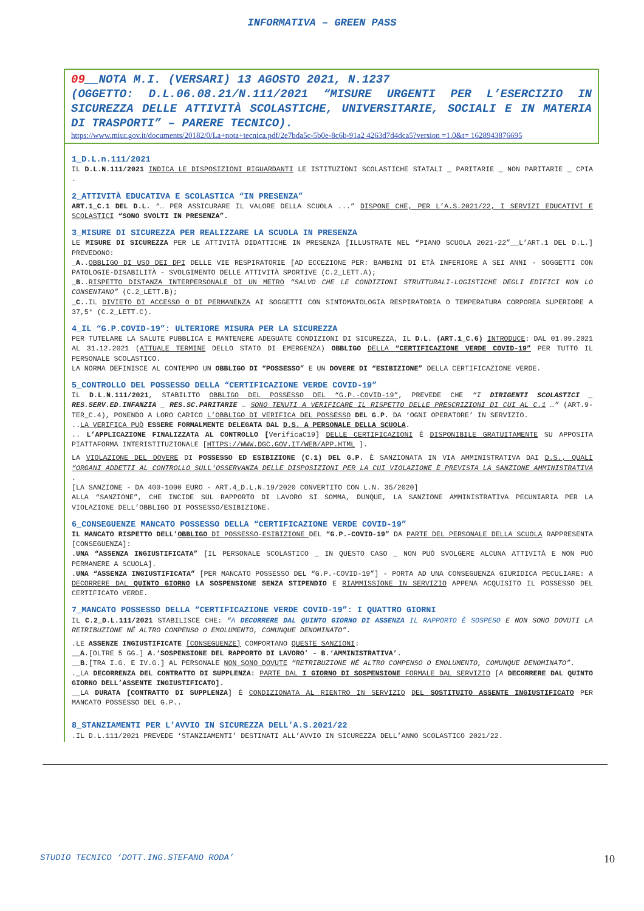INFORMATIVA – GREEN PASS
09__NOTA M.I. (VERSARI) 13 AGOSTO 2021, N.1237
(OGGETTO: D.L.06.08.21/N.111/2021 “MISURE URGENTI PER L’ESERCIZIO IN SICUREZZA DELLE ATTIVITÀ SCOLASTICHE, UNIVERSITARIE, SOCIALI E IN MATERIA DI TRASPORTI” – PARERE TECNICO).
https://www.miur.gov.it/documents/20182/0/La+nota+tecnica.pdf/2e7bda5c-5b0e-8c6b-91a2 4263d7d4dca5?version =1.0&t= 1628943876695
1_D.L.n.111/2021
IL D.L.N.111/2021 INDICA LE DISPOSIZIONI RIGUARDANTI LE ISTITUZIONI SCOLASTICHE STATALI _ PARITARIE _ NON PARITARIE _ CPIA .
2_ATTIVITÀ EDUCATIVA E SCOLASTICA “IN PRESENZA”
ART.1_C.1 DEL D.L. “… PER ASSICURARE IL VALORE DELLA SCUOLA ...” DISPONE CHE, PER L’A.S.2021/22, I SERVIZI EDUCATIVI E SCOLASTICI “SONO SVOLTI IN PRESENZA”.
3_MISURE DI SICUREZZA PER REALIZZARE LA SCUOLA IN PRESENZA
LE MISURE DI SICUREZZA PER LE ATTIVITÀ DIDATTICHE IN PRESENZA [ILLUSTRATE NEL “PIANO SCUOLA 2021-22”__L’ART.1 DEL D.L.] PREVEDONO:
_A..OBBLIGO DI USO DEI DPI DELLE VIE RESPIRATORIE [AD ECCEZIONE PER: BAMBINI DI ETÀ INFERIORE A SEI ANNI - SOGGETTI CON PATOLOGIE-DISABILITÀ - SVOLGIMENTO DELLE ATTIVITÀ SPORTIVE (C.2_LETT.A);
_B..RISPETTO DISTANZA INTERPERSONALE DI UN METRO “SALVO CHE LE CONDIZIONI STRUTTURALI-LOGISTICHE DEGLI EDIFICI NON LO CONSENTANO” (C.2_LETT.B);
_C..IL DIVIETO DI ACCESSO O DI PERMANENZA AI SOGGETTI CON SINTOMATOLOGIA RESPIRATORIA O TEMPERATURA CORPOREA SUPERIORE A 37,5° (C.2_LETT.C).
4_IL “G.P.COVID-19”: ULTERIORE MISURA PER LA SICUREZZA
PER TUTELARE LA SALUTE PUBBLICA E MANTENERE ADEGUATE CONDIZIONI DI SICUREZZA, IL D.L. (ART.1_C.6) INTRODUCE: DAL 01.09.2021 AL 31.12.2021 (ATTUALE TERMINE DELLO STATO DI EMERGENZA) OBBLIGO DELLA “CERTIFICAZIONE VERDE COVID-19” PER TUTTO IL PERSONALE SCOLASTICO.
LA NORMA DEFINISCE AL CONTEMPO UN OBBLIGO DI “POSSESSO” E UN DOVERE DI “ESIBIZIONE” DELLA CERTIFICAZIONE VERDE.
5_CONTROLLO DEL POSSESSO DELLA “CERTIFICAZIONE VERDE COVID-19”
IL D.L.N.111/2021, STABILITO OBBLIGO DEL POSSESSO DEL “G.P.-COVID-19”, PREVEDE CHE “I DIRIGENTI SCOLASTICI _ RES.SERV.ED.INFANZIA _ RES.SC.PARITARIE … SONO TENUTI A VERIFICARE IL RISPETTO DELLE PRESCRIZIONI DI CUI AL C.1 …” (ART.9-TER_C.4), PONENDO A LORO CARICO L’OBBLIGO DI VERIFICA DEL POSSESSO DEL G.P. DA ‘OGNI OPERATORE’ IN SERVIZIO.
..LA VERIFICA PUÒ ESSERE FORMALMENTE DELEGATA DAL D.S. A PERSONALE DELLA SCUOLA.
.. L’APPLICAZIONE FINALIZZATA AL CONTROLLO [VerificaC19] DELLE CERTIFICAZIONI È DISPONIBILE GRATUITAMENTE SU APPOSITA PIATTAFORMA INTERISTITUZIONALE [HTTPS://WWW.DGC.GOV.IT/WEB/APP.HTML ].
LA VIOLAZIONE DEL DOVERE DI POSSESSO ED ESIBIZIONE (C.1) DEL G.P. È SANZIONATA IN VIA AMMINISTRATIVA DAI D.S., QUALI “ORGANI ADDETTI AL CONTROLLO SULL'OSSERVANZA DELLE DISPOSIZIONI PER LA CUI VIOLAZIONE È PREVISTA LA SANZIONE AMMINISTRATIVA .
[LA SANZIONE - DA 400-1000 EURO - ART.4_D.L.N.19/2020 CONVERTITO CON L.N. 35/2020]
ALLA “SANZIONE”, CHE INCIDE SUL RAPPORTO DI LAVORO SI SOMMA, DUNQUE, LA SANZIONE AMMINISTRATIVA PECUNIARIA PER LA VIOLAZIONE DELL’OBBLIGO DI POSSESSO/ESIBIZIONE.
6_CONSEGUENZE MANCATO POSSESSO DELLA “CERTIFICAZIONE VERDE COVID-19”
IL MANCATO RISPETTO DELL’OBBLIGO DI POSSESSO-ESIBIZIONE DEL “G.P.-COVID-19” DA PARTE DEL PERSONALE DELLA SCUOLA RAPPRESENTA [CONSEGUENZA]:
.UNA “ASSENZA INGIUSTIFICATA” [IL PERSONALE SCOLASTICO _ IN QUESTO CASO _ NON PUÒ SVOLGERE ALCUNA ATTIVITÀ E NON PUÒ PERMANERE A SCUOLA].
.UNA “ASSENZA INGIUSTIFICATA” [PER MANCATO POSSESSO DEL “G.P.-COVID-19”] - PORTA AD UNA CONSEGUENZA GIURIDICA PECULIARE: A DECORRERE DAL QUINTO GIORNO LA SOSPENSIONE SENZA STIPENDIO E RIAMMISSIONE IN SERVIZIO APPENA ACQUISITO IL POSSESSO DEL CERTIFICATO VERDE.
7_MANCATO POSSESSO DELLA “CERTIFICAZIONE VERDE COVID-19”: I QUATTRO GIORNI
IL C.2_D.L.111/2021 STABILISCE CHE: “A DECORRERE DAL QUINTO GIORNO DI ASSENZA IL RAPPORTO È SOSPESO E NON SONO DOVUTI LA RETRIBUZIONE NÉ ALTRO COMPENSO O EMOLUMENTO, COMUNQUE DENOMINATO”.
.LE ASSENZE INGIUSTIFICATE [CONSEGUENZE] COMPORTANO QUESTE SANZIONI:
__A.[OLTRE 5 GG.] A.‘SOSPENSIONE DEL RAPPORTO DI LAVORO’ - B.‘AMMINISTRATIVA’.
__B.[TRA I.G. E IV.G.] AL PERSONALE NON SONO DOVUTE “RETRIBUZIONE NÉ ALTRO COMPENSO O EMOLUMENTO, COMUNQUE DENOMINATO”.
._LA DECORRENZA DEL CONTRATTO DI SUPPLENZA: PARTE DAL I GIORNO DI SOSPENSIONE FORMALE DAL SERVIZIO [A DECORRERE DAL QUINTO GIORNO DELL’ASSENTE INGIUSTIFICATO].
__LA DURATA [CONTRATTO DI SUPPLENZA] È CONDIZIONATA AL RIENTRO IN SERVIZIO DEL SOSTITUITO ASSENTE INGIUSTIFICATO PER MANCATO POSSESSO DEL G.P..
8_STANZIAMENTI PER L’AVVIO IN SICUREZZA DELL’A.S.2021/22
.IL D.L.111/2021 PREVEDE ‘STANZIAMENTI’ DESTINATI ALL’AVVIO IN SICUREZZA DELL’ANNO SCOLASTICO 2021/22.
STUDIO TECNICO ‘DOTT.ING.STEFANO RODA’ 10